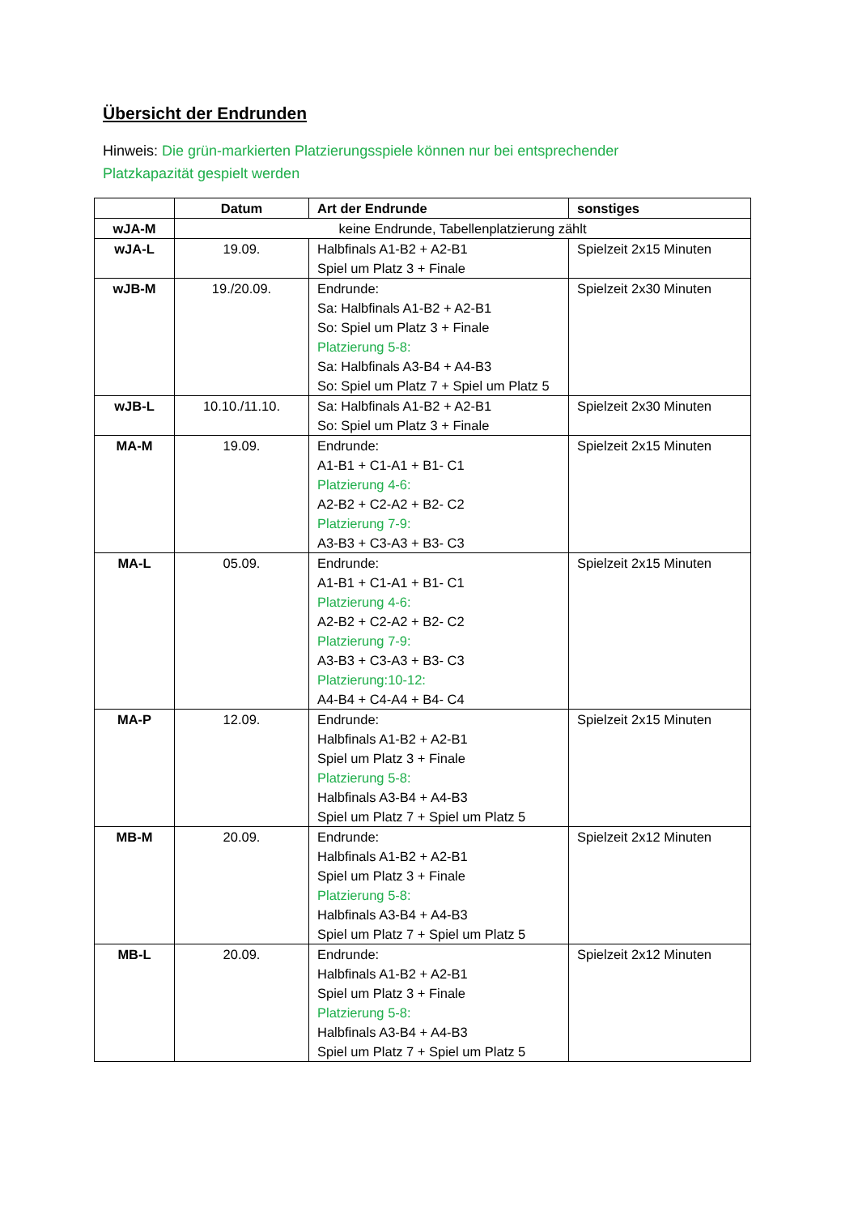Übersicht der Endrunden
Hinweis: Die grün-markierten Platzierungsspiele können nur bei entsprechender Platzkapazität gespielt werden
| | Datum | Art der Endrunde | sonstiges |
| --- | --- | --- | --- |
| wJA-M | keine Endrunde, Tabellenplatzierung zählt | | |
| wJA-L | 19.09. | Halbfinals A1-B2 + A2-B1 Spiel um Platz 3 + Finale | Spielzeit 2x15 Minuten |
| wJB-M | 19./20.09. | Endrunde: Sa: Halbfinals A1-B2 + A2-B1 So: Spiel um Platz 3 + Finale Platzierung 5-8: Sa: Halbfinals A3-B4 + A4-B3 So: Spiel um Platz 7 + Spiel um Platz 5 | Spielzeit 2x30 Minuten |
| wJB-L | 10.10./11.10. | Sa: Halbfinals A1-B2 + A2-B1 So: Spiel um Platz 3 + Finale | Spielzeit 2x30 Minuten |
| MA-M | 19.09. | Endrunde: A1-B1 + C1-A1 + B1- C1 Platzierung 4-6: A2-B2 + C2-A2 + B2- C2 Platzierung 7-9: A3-B3 + C3-A3 + B3- C3 | Spielzeit 2x15 Minuten |
| MA-L | 05.09. | Endrunde: A1-B1 + C1-A1 + B1- C1 Platzierung 4-6: A2-B2 + C2-A2 + B2- C2 Platzierung 7-9: A3-B3 + C3-A3 + B3- C3 Platzierung:10-12: A4-B4 + C4-A4 + B4- C4 | Spielzeit 2x15 Minuten |
| MA-P | 12.09. | Endrunde: Halbfinals A1-B2 + A2-B1 Spiel um Platz 3 + Finale Platzierung 5-8: Halbfinals A3-B4 + A4-B3 Spiel um Platz 7 + Spiel um Platz 5 | Spielzeit 2x15 Minuten |
| MB-M | 20.09. | Endrunde: Halbfinals A1-B2 + A2-B1 Spiel um Platz 3 + Finale Platzierung 5-8: Halbfinals A3-B4 + A4-B3 Spiel um Platz 7 + Spiel um Platz 5 | Spielzeit 2x12 Minuten |
| MB-L | 20.09. | Endrunde: Halbfinals A1-B2 + A2-B1 Spiel um Platz 3 + Finale Platzierung 5-8: Halbfinals A3-B4 + A4-B3 Spiel um Platz 7 + Spiel um Platz 5 | Spielzeit 2x12 Minuten |